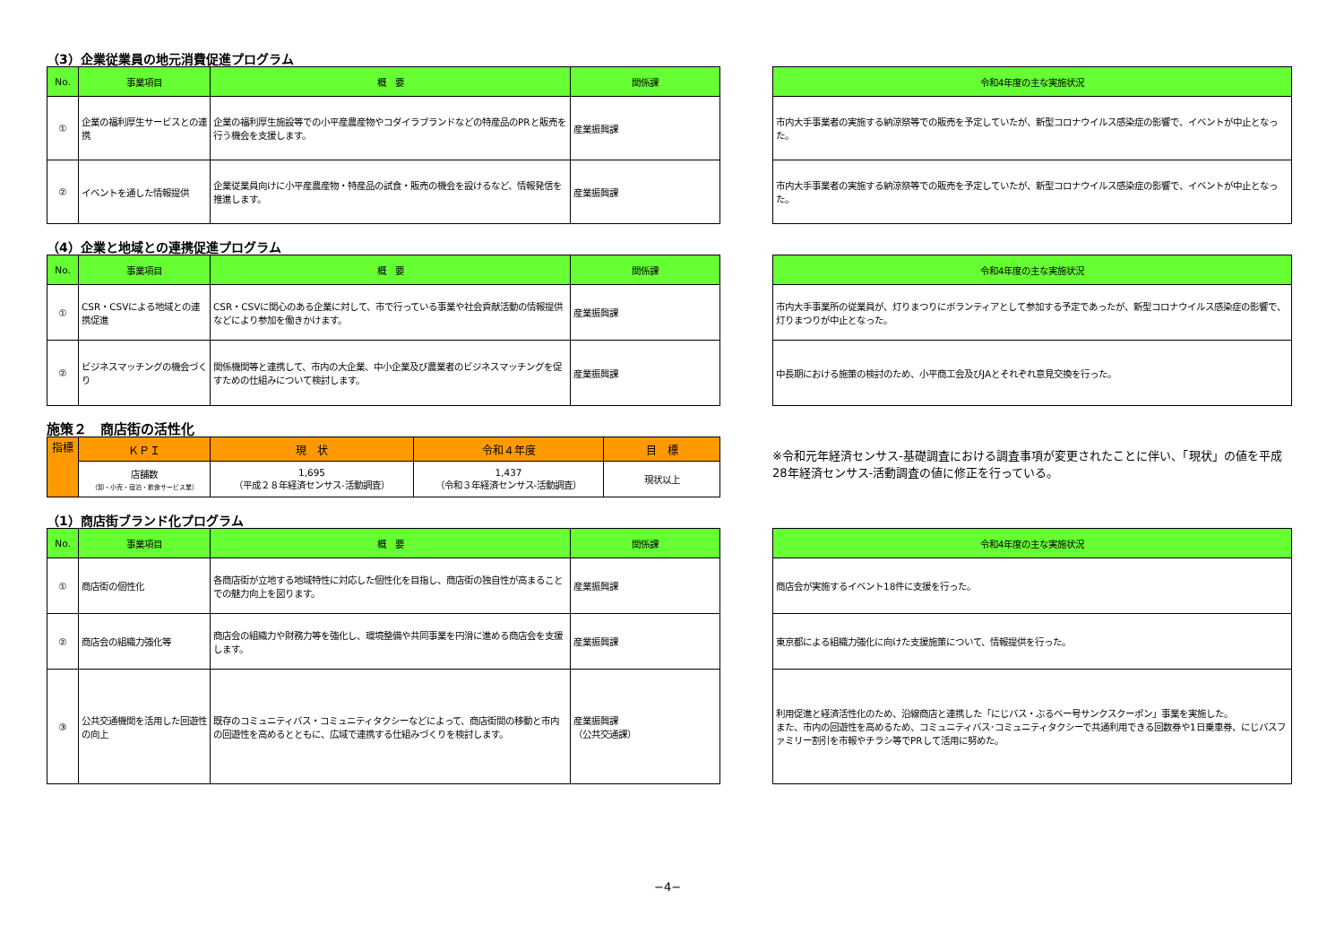（3）企業従業員の地元消費促進プログラム
| No. | 事業項目 | 概 要 | 関係課 |
| --- | --- | --- | --- |
| ① | 企業の福利厚生サービスとの連携 | 企業の福利厚生施設等での小平産農産物やコダイラブランドなどの特産品のPRと販売を行う機会を支援します。 | 産業振興課 |
| ② | イベントを通した情報提供 | 企業従業員向けに小平産農産物・特産品の試食・販売の機会を設けるなど、情報発信を推進します。 | 産業振興課 |
| 令和4年度の主な実施状況 |
| --- |
| 市内大手事業者の実施する納涼祭等での販売を予定していたが、新型コロナウイルス感染症の影響で、イベントが中止となった。 |
| 市内大手事業者の実施する納涼祭等での販売を予定していたが、新型コロナウイルス感染症の影響で、イベントが中止となった。 |
（4）企業と地域との連携促進プログラム
| No. | 事業項目 | 概 要 | 関係課 |
| --- | --- | --- | --- |
| ① | CSR・CSVによる地域との連携促進 | CSR・CSVに関心のある企業に対して、市で行っている事業や社会貢献活動の情報提供などにより参加を働きかけます。 | 産業振興課 |
| ② | ビジネスマッチングの機会づくり | 関係機関等と連携して、市内の大企業、中小企業及び農業者のビジネスマッチングを促すための仕組みについて検討します。 | 産業振興課 |
| 令和4年度の主な実施状況 |
| --- |
| 市内大手事業所の従業員が、灯りまつりにボランティアとして参加する予定であったが、新型コロナウイルス感染症の影響で、灯りまつりが中止となった。 |
| 中長期における施策の検討のため、小平商工会及びJAとそれぞれ意見交換を行った。 |
施策２　商店街の活性化
| 指標 | ＫＰＩ | 現 状 | 令和４年度 | 目 標 |
| --- | --- | --- | --- | --- |
| | 店舗数 （卸・小売・宿泊・飲食サービス業） | 1,695 （平成２８年経済センサス-活動調査） | 1,437 （令和３年経済センサス-活動調査） | 現状以上 |
※令和元年経済センサス-基礎調査における調査事項が変更されたことに伴い、「現状」の値を平成28年経済センサス-活動調査の値に修正を行っている。
（1）商店街ブランド化プログラム
| No. | 事業項目 | 概 要 | 関係課 |
| --- | --- | --- | --- |
| ① | 商店街の個性化 | 各商店街が立地する地域特性に対応した個性化を目指し、商店街の独自性が高まることでの魅力向上を図ります。 | 産業振興課 |
| ② | 商店会の組織力強化等 | 商店会の組織力や財務力等を強化し、環境整備や共同事業を円滑に進める商店会を支援します。 | 産業振興課 |
| ③ | 公共交通機関を活用した回遊性の向上 | 既存のコミュニティバス・コミュニティタクシーなどによって、商店街間の移動と市内の回遊性を高めるとともに、広域で連携する仕組みづくりを検討します。 | 産業振興課 （公共交通課） |
| 令和4年度の主な実施状況 |
| --- |
| 商店会が実施するイベント18件に支援を行った。 |
| 東京都による組織力強化に向けた支援施策について、情報提供を行った。 |
| 利用促進と経済活性化のため、沿線商店と連携した「にじバス・ぶるベー号サンクスクーポン」事業を実施した。 また、市内の回遊性を高めるため、コミュニティバス･コミュニティタクシーで共通利用できる回数券や1日乗車券、にじバスファミリー割引を市報やチラシ等でPRして活用に努めた。 |
−4−